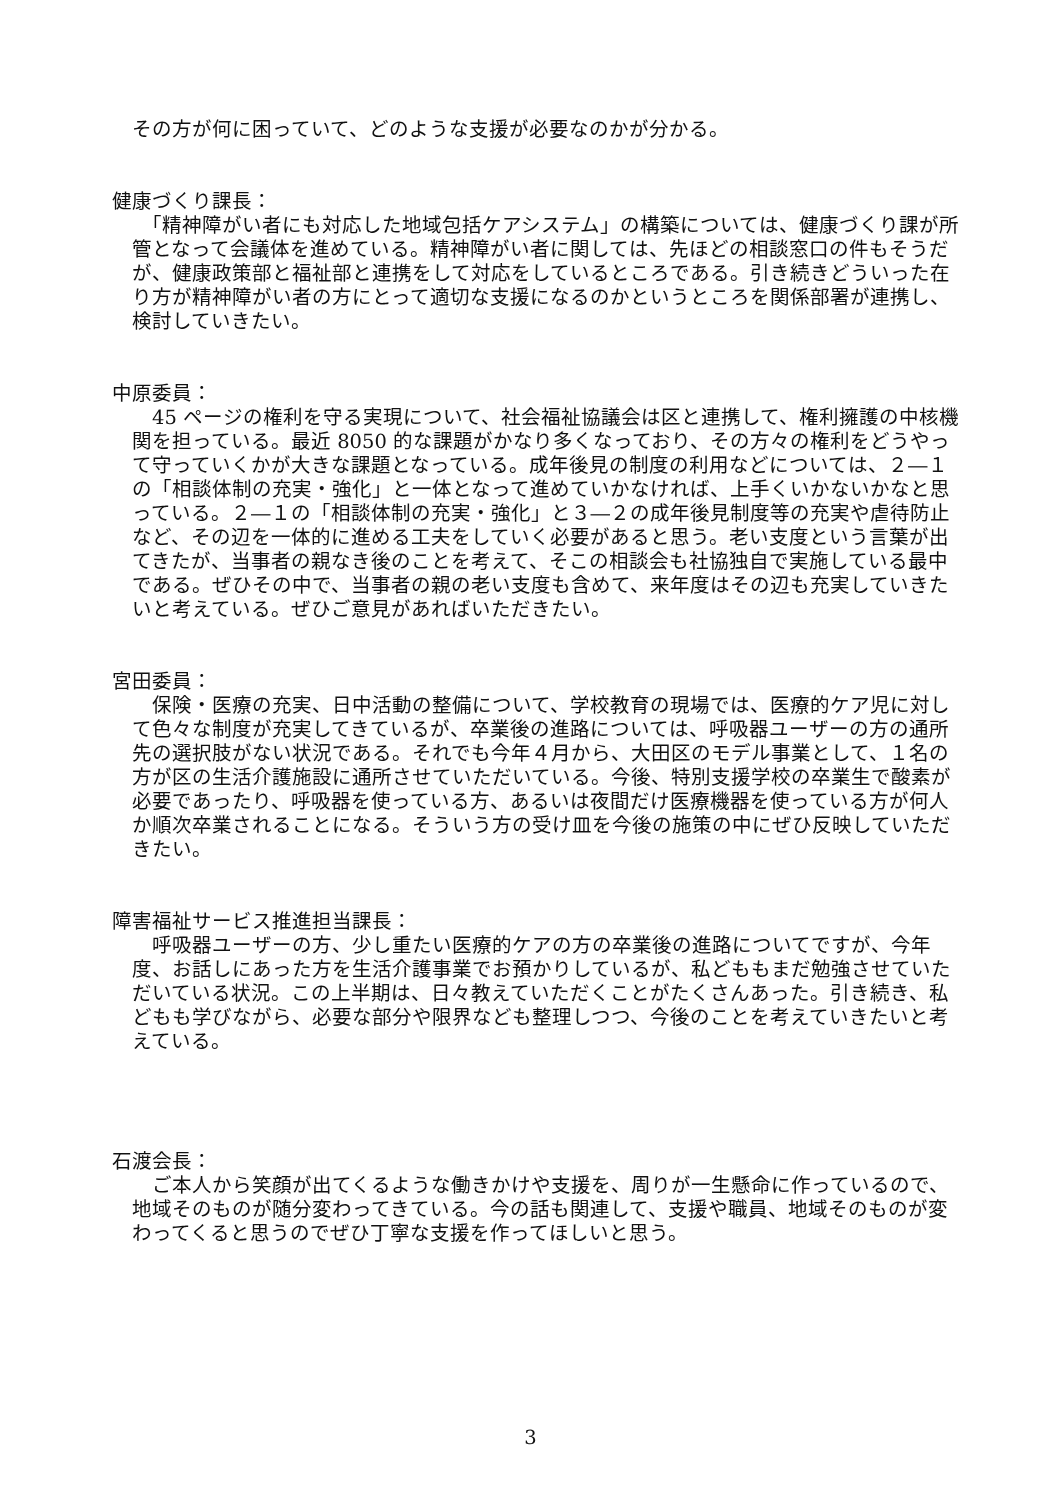その方が何に困っていて、どのような支援が必要なのかが分かる。
健康づくり課長：
　「精神障がい者にも対応した地域包括ケアシステム」の構築については、健康づくり課が所管となって会議体を進めている。精神障がい者に関しては、先ほどの相談窓口の件もそうだが、健康政策部と福祉部と連携をして対応をしているところである。引き続きどういった在り方が精神障がい者の方にとって適切な支援になるのかというところを関係部署が連携し、検討していきたい。
中原委員：
　45 ページの権利を守る実現について、社会福祉協議会は区と連携して、権利擁護の中核機関を担っている。最近 8050 的な課題がかなり多くなっており、その方々の権利をどうやって守っていくかが大きな課題となっている。成年後見の制度の利用などについては、２―１の「相談体制の充実・強化」と一体となって進めていかなければ、上手くいかないかなと思っている。２―１の「相談体制の充実・強化」と３―２の成年後見制度等の充実や虐待防止など、その辺を一体的に進める工夫をしていく必要があると思う。老い支度という言葉が出てきたが、当事者の親なき後のことを考えて、そこの相談会も社協独自で実施している最中である。ぜひその中で、当事者の親の老い支度も含めて、来年度はその辺も充実していきたいと考えている。ぜひご意見があればいただきたい。
宮田委員：
　保険・医療の充実、日中活動の整備について、学校教育の現場では、医療的ケア児に対して色々な制度が充実してきているが、卒業後の進路については、呼吸器ユーザーの方の通所先の選択肢がない状況である。それでも今年４月から、大田区のモデル事業として、１名の方が区の生活介護施設に通所させていただいている。今後、特別支援学校の卒業生で酸素が必要であったり、呼吸器を使っている方、あるいは夜間だけ医療機器を使っている方が何人か順次卒業されることになる。そういう方の受け皿を今後の施策の中にぜひ反映していただきたい。
障害福祉サービス推進担当課長：
　呼吸器ユーザーの方、少し重たい医療的ケアの方の卒業後の進路についてですが、今年度、お話しにあった方を生活介護事業でお預かりしているが、私どももまだ勉強させていただいている状況。この上半期は、日々教えていただくことがたくさんあった。引き続き、私どもも学びながら、必要な部分や限界なども整理しつつ、今後のことを考えていきたいと考えている。
石渡会長：
　ご本人から笑顔が出てくるような働きかけや支援を、周りが一生懸命に作っているので、地域そのものが随分変わってきている。今の話も関連して、支援や職員、地域そのものが変わってくると思うのでぜひ丁寧な支援を作ってほしいと思う。
3